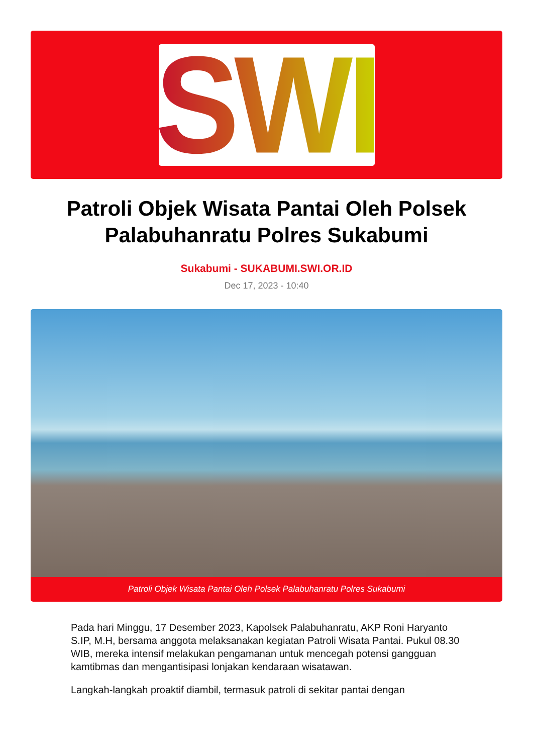SWI
Patroli Objek Wisata Pantai Oleh Polsek Palabuhanratu Polres Sukabumi
Sukabumi - SUKABUMI.SWI.OR.ID
Dec 17, 2023 - 10:40
Patroli Objek Wisata Pantai Oleh Polsek Palabuhanratu Polres Sukabumi
Pada hari Minggu, 17 Desember 2023, Kapolsek Palabuhanratu, AKP Roni Haryanto S.IP, M.H, bersama anggota melaksanakan kegiatan Patroli Wisata Pantai. Pukul 08.30 WIB, mereka intensif melakukan pengamanan untuk mencegah potensi gangguan kamtibmas dan mengantisipasi lonjakan kendaraan wisatawan.
Langkah-langkah proaktif diambil, termasuk patroli di sekitar pantai dengan